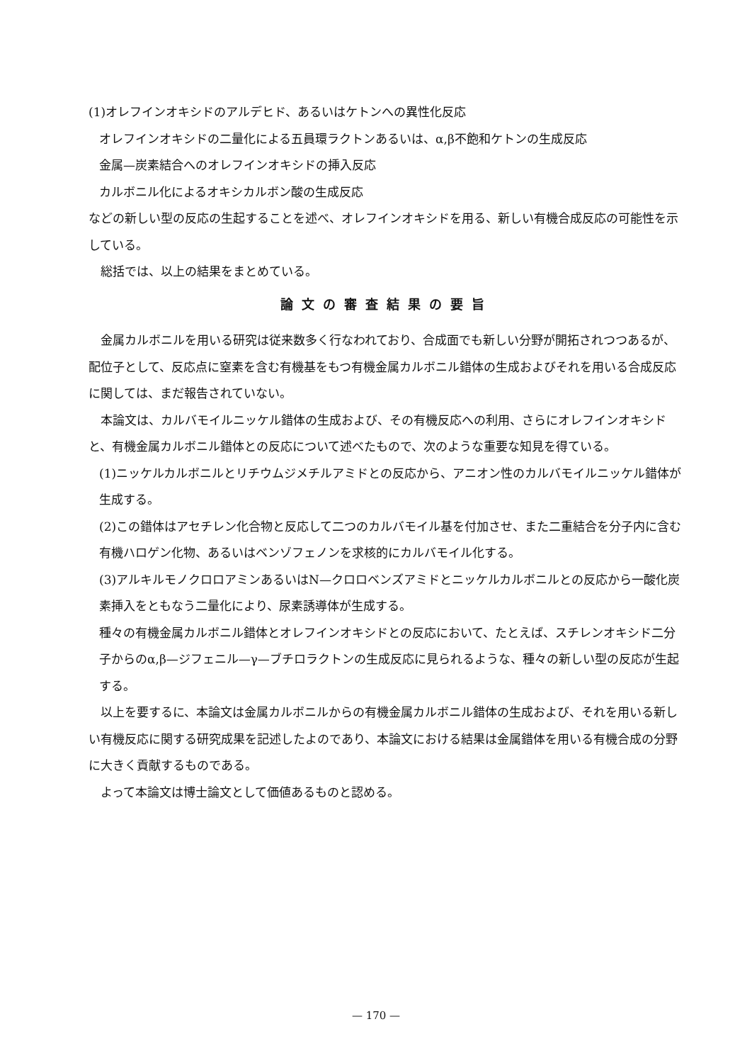(1)オレフインオキシドのアルデヒド、あるいはケトンへの異性化反応
オレフインオキシドの二量化による五員環ラクトンあるいは、α,β不飽和ケトンの生成反応
金属—炭素結合へのオレフインオキシドの挿入反応
カルボニル化によるオキシカルボン酸の生成反応
などの新しい型の反応の生起することを述べ、オレフインオキシドを用る、新しい有機合成反応の可能性を示している。
総括では、以上の結果をまとめている。
論文の審査結果の要旨
金属カルボニルを用いる研究は従来数多く行なわれており、合成面でも新しい分野が開拓されつつあるが、配位子として、反応点に窒素を含む有機基をもつ有機金属カルボニル錯体の生成およびそれを用いる合成反応に関しては、まだ報告されていない。
本論文は、カルバモイルニッケル錯体の生成および、その有機反応への利用、さらにオレフインオキシドと、有機金属カルボニル錯体との反応について述べたもので、次のような重要な知見を得ている。
(1)ニッケルカルボニルとリチウムジメチルアミドとの反応から、アニオン性のカルバモイルニッケル錯体が生成する。
(2)この錯体はアセチレン化合物と反応して二つのカルバモイル基を付加させ、また二重結合を分子内に含む有機ハロゲン化物、あるいはベンゾフェノンを求核的にカルバモイル化する。
(3)アルキルモノクロロアミンあるいはN—クロロベンズアミドとニッケルカルボニルとの反応から一酸化炭素挿入をともなう二量化により、尿素誘導体が生成する。
種々の有機金属カルボニル錯体とオレフインオキシドとの反応において、たとえば、スチレンオキシド二分子からのα,β—ジフェニル—γ—ブチロラクトンの生成反応に見られるような、種々の新しい型の反応が生起する。
以上を要するに、本論文は金属カルボニルからの有機金属カルボニル錯体の生成および、それを用いる新しい有機反応に関する研究成果を記述したよのであり、本論文における結果は金属錯体を用いる有機合成の分野に大きく貢献するものである。
よって本論文は博士論文として価値あるものと認める。
— 170 —